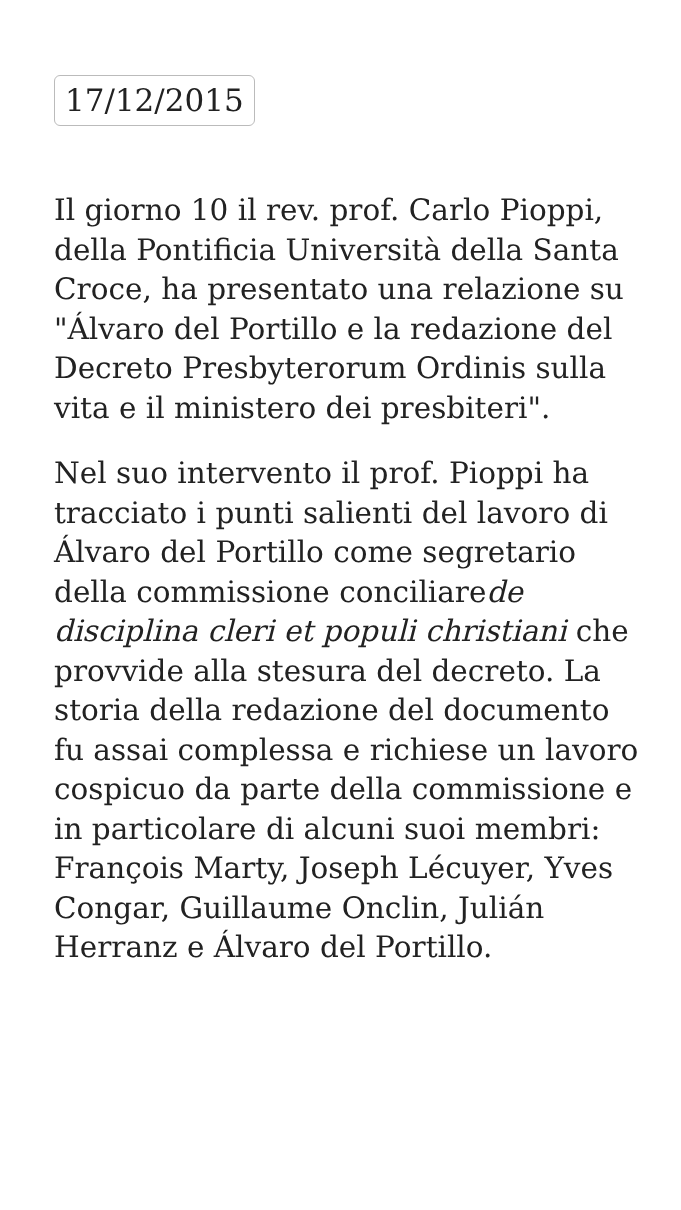17/12/2015
Il giorno 10 il rev. prof. Carlo Pioppi, della Pontificia Università della Santa Croce, ha presentato una relazione su "Álvaro del Portillo e la redazione del Decreto Presbyterorum Ordinis sulla vita e il ministero dei presbiteri".
Nel suo intervento il prof. Pioppi ha tracciato i punti salienti del lavoro di Álvaro del Portillo come segretario della commissione conciliarede disciplina cleri et populi christiani che provvide alla stesura del decreto. La storia della redazione del documento fu assai complessa e richiese un lavoro cospicuo da parte della commissione e in particolare di alcuni suoi membri: François Marty, Joseph Lécuyer, Yves Congar, Guillaume Onclin, Julián Herranz e Álvaro del Portillo.